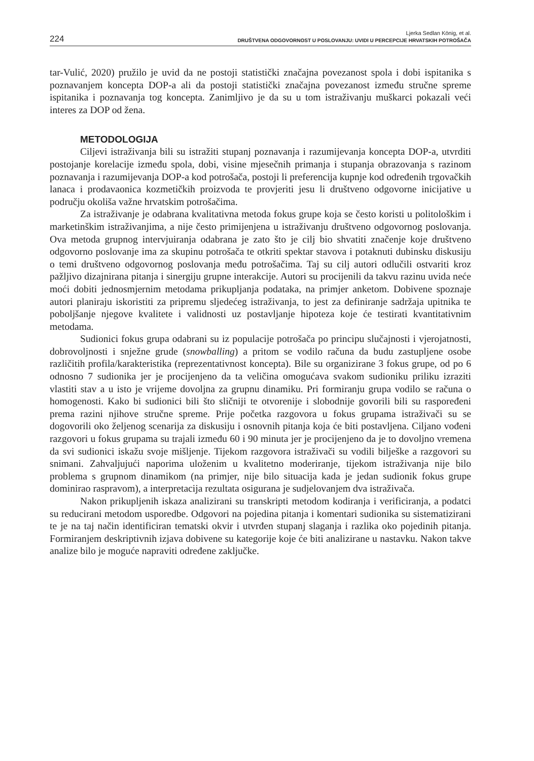224
Ljerka Sedlan König, et al.
DRUŠTVENA ODGOVORNOST U POSLOVANJU: UVIDI U PERCEPCIJE HRVATSKIH POTROŠAČA
tar-Vulić, 2020) pružilo je uvid da ne postoji statistički značajna povezanost spola i dobi ispitanika s poznavanjem koncepta DOP-a ali da postoji statistički značajna povezanost između stručne spreme ispitanika i poznavanja tog koncepta. Zanimljivo je da su u tom istraživanju muškarci pokazali veći interes za DOP od žena.
METODOLOGIJA
Ciljevi istraživanja bili su istražiti stupanj poznavanja i razumijevanja koncepta DOP-a, utvrditi postojanje korelacije između spola, dobi, visine mjesečnih primanja i stupanja obrazovanja s razinom poznavanja i razumijevanja DOP-a kod potrošača, postoji li preferencija kupnje kod određenih trgovačkih lanaca i prodavaonica kozmetičkih proizvoda te provjeriti jesu li društveno odgovorne inicijative u području okoliša važne hrvatskim potrošačima.
Za istraživanje je odabrana kvalitativna metoda fokus grupe koja se često koristi u politološkim i marketinškim istraživanjima, a nije često primijenjena u istraživanju društveno odgovornog poslovanja. Ova metoda grupnog intervjuiranja odabrana je zato što je cilj bio shvatiti značenje koje društveno odgovorno poslovanje ima za skupinu potrošača te otkriti spektar stavova i potaknuti dubinsku diskusiju o temi društveno odgovornog poslovanja među potrošačima. Taj su cilj autori odlučili ostvariti kroz pažljivo dizajnirana pitanja i sinergiju grupne interakcije. Autori su procijenili da takvu razinu uvida neće moći dobiti jednosmjernim metodama prikupljanja podataka, na primjer anketom. Dobivene spoznaje autori planiraju iskoristiti za pripremu sljedećeg istraživanja, to jest za definiranje sadržaja upitnika te poboljšanje njegove kvalitete i validnosti uz postavljanje hipoteza koje će testirati kvantitativnim metodama.
Sudionici fokus grupa odabrani su iz populacije potrošača po principu slučajnosti i vjerojatnosti, dobrovoljnosti i snježne grude (snowballing) a pritom se vodilo računa da budu zastupljene osobe različitih profila/karakteristika (reprezentativnost koncepta). Bile su organizirane 3 fokus grupe, od po 6 odnosno 7 sudionika jer je procijenjeno da ta veličina omogućava svakom sudioniku priliku izraziti vlastiti stav a u isto je vrijeme dovoljna za grupnu dinamiku. Pri formiranju grupa vodilo se računa o homogenosti. Kako bi sudionici bili što sličniji te otvorenije i slobodnije govorili bili su raspoređeni prema razini njihove stručne spreme. Prije početka razgovora u fokus grupama istraživači su se dogovorili oko željenog scenarija za diskusiju i osnovnih pitanja koja će biti postavljena. Ciljano vođeni razgovori u fokus grupama su trajali između 60 i 90 minuta jer je procijenjeno da je to dovoljno vremena da svi sudionici iskažu svoje mišljenje. Tijekom razgovora istraživači su vodili bilješke a razgovori su snimani. Zahvaljujući naporima uloženim u kvalitetno moderiranje, tijekom istraživanja nije bilo problema s grupnom dinamikom (na primjer, nije bilo situacija kada je jedan sudionik fokus grupe dominirao raspravom), a interpretacija rezultata osigurana je sudjelovanjem dva istraživača.
Nakon prikupljenih iskaza analizirani su transkripti metodom kodiranja i verificiranja, a podatci su reducirani metodom usporedbe. Odgovori na pojedina pitanja i komentari sudionika su sistematizirani te je na taj način identificiran tematski okvir i utvrđen stupanj slaganja i razlika oko pojedinih pitanja. Formiranjem deskriptivnih izjava dobivene su kategorije koje će biti analizirane u nastavku. Nakon takve analize bilo je moguće napraviti određene zaključke.